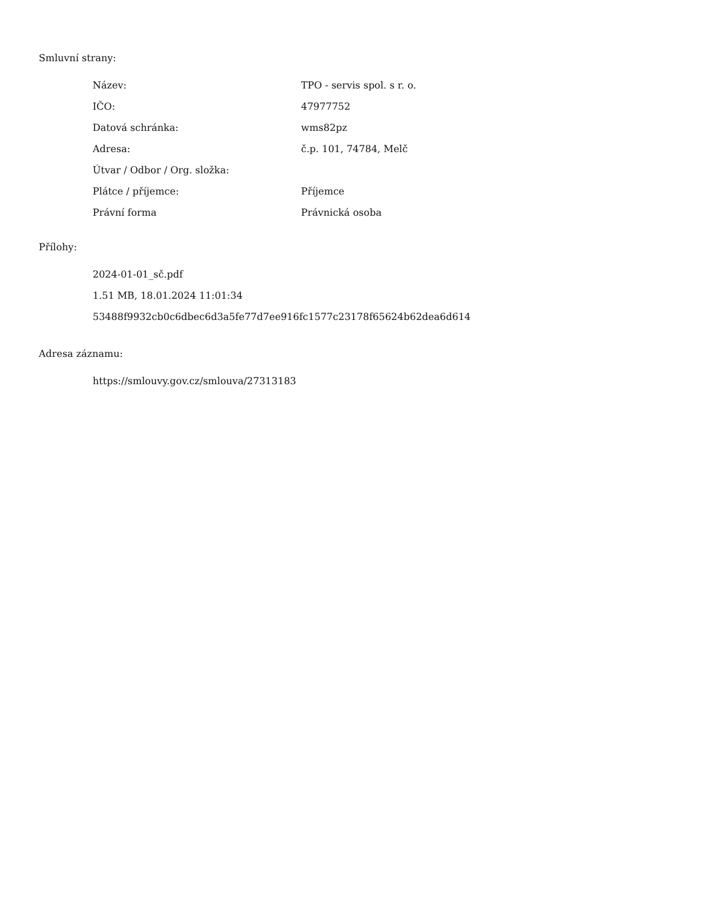Smluvní strany:
| Název: | TPO - servis spol. s r. o. |
| IČO: | 47977752 |
| Datová schránka: | wms82pz |
| Adresa: | č.p. 101, 74784, Melč |
| Útvar / Odbor / Org. složka: | |
| Plátce / příjemce: | Příjemce |
| Právní forma | Právnická osoba |
Přílohy:
2024-01-01_sč.pdf
1.51 MB, 18.01.2024 11:01:34
53488f9932cb0c6dbec6d3a5fe77d7ee916fc1577c23178f65624b62dea6d614
Adresa záznamu:
https://smlouvy.gov.cz/smlouva/27313183